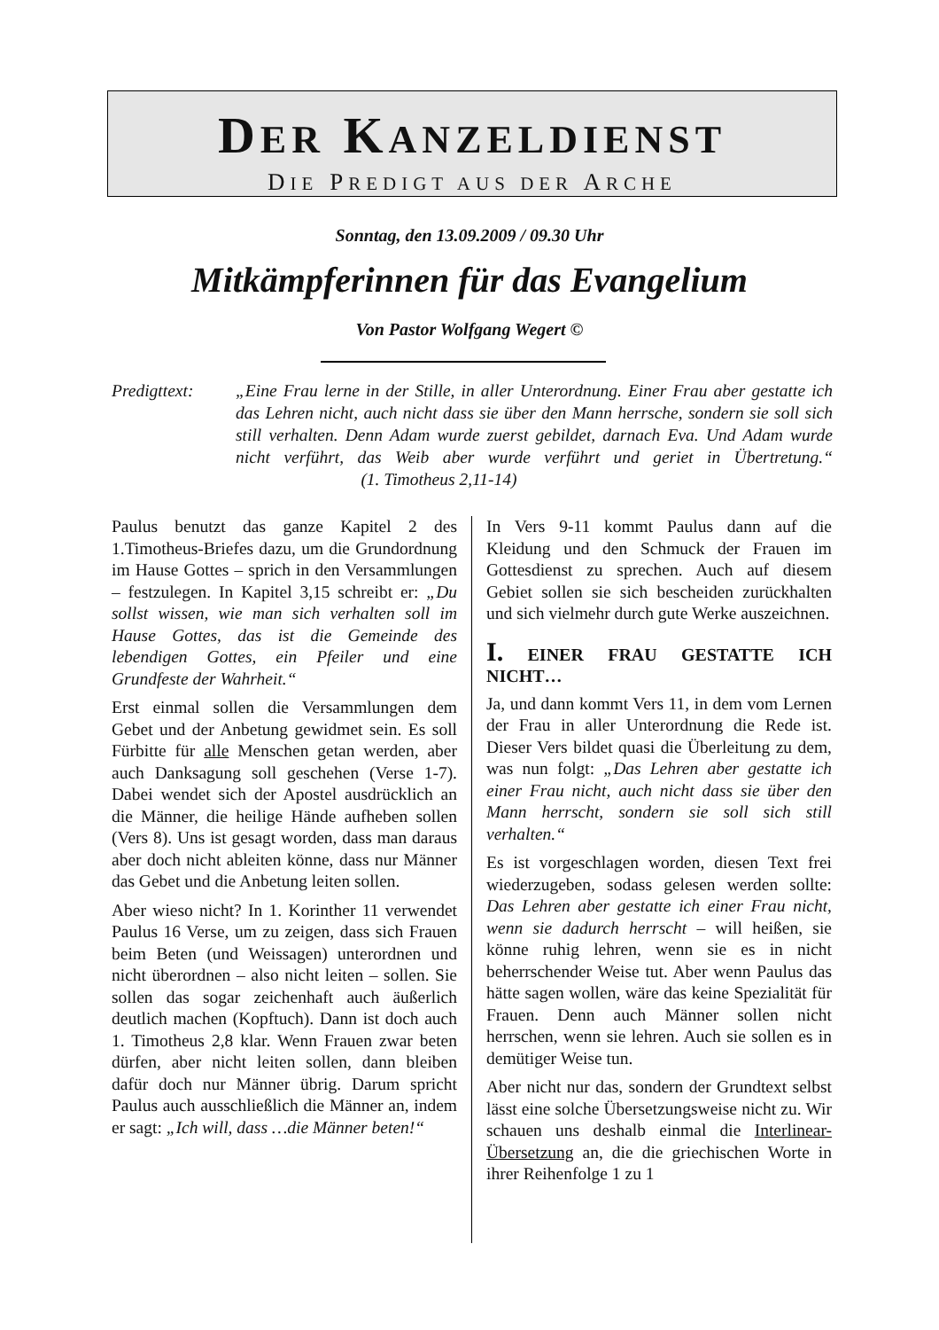DER KANZELDIENST
DIE PREDIGT AUS DER ARCHE
Sonntag, den 13.09.2009 / 09.30 Uhr
Mitkämpferinnen für das Evangelium
Von Pastor Wolfgang Wegert ©
Predigttext:
„Eine Frau lerne in der Stille, in aller Unterordnung. Einer Frau aber gestatte ich das Lehren nicht, auch nicht dass sie über den Mann herrsche, sondern sie soll sich still verhalten. Denn Adam wurde zuerst gebildet, darnach Eva. Und Adam wurde nicht verführt, das Weib aber wurde verführt und geriet in Übertretung.“ (1. Timotheus 2,11-14)
Paulus benutzt das ganze Kapitel 2 des 1.Timotheus-Briefes dazu, um die Grundordnung im Hause Gottes – sprich in den Versammlungen – festzulegen. In Kapitel 3,15 schreibt er: „Du sollst wissen, wie man sich verhalten soll im Hause Gottes, das ist die Gemeinde des lebendigen Gottes, ein Pfeiler und eine Grundfeste der Wahrheit.“
Erst einmal sollen die Versammlungen dem Gebet und der Anbetung gewidmet sein. Es soll Fürbitte für alle Menschen getan werden, aber auch Danksagung soll geschehen (Verse 1-7). Dabei wendet sich der Apostel ausdrücklich an die Männer, die heilige Hände aufheben sollen (Vers 8). Uns ist gesagt worden, dass man daraus aber doch nicht ableiten könne, dass nur Männer das Gebet und die Anbetung leiten sollen.
Aber wieso nicht? In 1. Korinther 11 verwendet Paulus 16 Verse, um zu zeigen, dass sich Frauen beim Beten (und Weissagen) unterordnen und nicht überordnen – also nicht leiten – sollen. Sie sollen das sogar zeichenhaft auch äußerlich deutlich machen (Kopftuch). Dann ist doch auch 1. Timotheus 2,8 klar. Wenn Frauen zwar beten dürfen, aber nicht leiten sollen, dann bleiben dafür doch nur Männer übrig. Darum spricht Paulus auch ausschließlich die Männer an, indem er sagt: „Ich will, dass …die Männer beten!“
In Vers 9-11 kommt Paulus dann auf die Kleidung und den Schmuck der Frauen im Gottesdienst zu sprechen. Auch auf diesem Gebiet sollen sie sich bescheiden zurückhalten und sich vielmehr durch gute Werke auszeichnen.
I. EINER FRAU GESTATTE ICH NICHT…
Ja, und dann kommt Vers 11, in dem vom Lernen der Frau in aller Unterordnung die Rede ist. Dieser Vers bildet quasi die Überleitung zu dem, was nun folgt: „Das Lehren aber gestatte ich einer Frau nicht, auch nicht dass sie über den Mann herrscht, sondern sie soll sich still verhalten.“
Es ist vorgeschlagen worden, diesen Text frei wiederzugeben, sodass gelesen werden sollte: Das Lehren aber gestatte ich einer Frau nicht, wenn sie dadurch herrscht – will heißen, sie könne ruhig lehren, wenn sie es in nicht beherrschender Weise tut. Aber wenn Paulus das hätte sagen wollen, wäre das keine Spezialität für Frauen. Denn auch Männer sollen nicht herrschen, wenn sie lehren. Auch sie sollen es in demütiger Weise tun.
Aber nicht nur das, sondern der Grundtext selbst lässt eine solche Übersetzungsweise nicht zu. Wir schauen uns deshalb einmal die Interlinear-Übersetzung an, die die griechischen Worte in ihrer Reihenfolge 1 zu 1